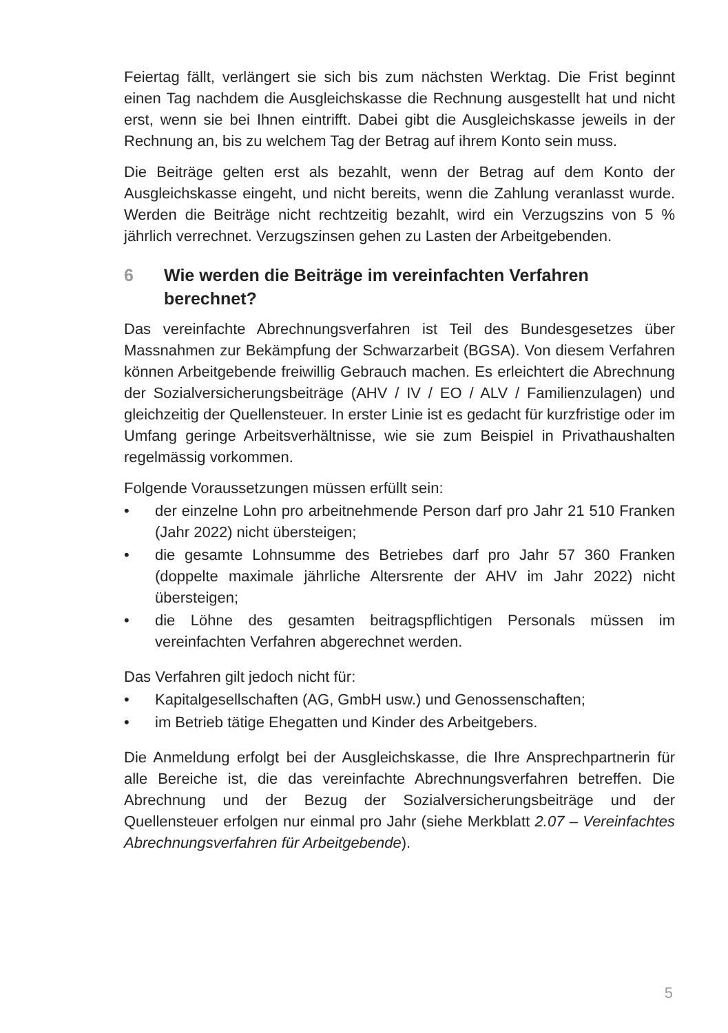Feiertag fällt, verlängert sie sich bis zum nächsten Werktag. Die Frist beginnt einen Tag nachdem die Ausgleichskasse die Rechnung ausgestellt hat und nicht erst, wenn sie bei Ihnen eintrifft. Dabei gibt die Ausgleichskasse jeweils in der Rechnung an, bis zu welchem Tag der Betrag auf ihrem Konto sein muss.
Die Beiträge gelten erst als bezahlt, wenn der Betrag auf dem Konto der Ausgleichskasse eingeht, und nicht bereits, wenn die Zahlung veranlasst wurde. Werden die Beiträge nicht rechtzeitig bezahlt, wird ein Verzugszins von 5 % jährlich verrechnet. Verzugszinsen gehen zu Lasten der Arbeitgebenden.
6 Wie werden die Beiträge im vereinfachten Verfahren berechnet?
Das vereinfachte Abrechnungsverfahren ist Teil des Bundesgesetzes über Massnahmen zur Bekämpfung der Schwarzarbeit (BGSA). Von diesem Verfahren können Arbeitgebende freiwillig Gebrauch machen. Es erleichtert die Abrechnung der Sozialversicherungsbeiträge (AHV / IV / EO / ALV / Familienzulagen) und gleichzeitig der Quellensteuer. In erster Linie ist es gedacht für kurzfristige oder im Umfang geringe Arbeitsverhältnisse, wie sie zum Beispiel in Privathaushalten regelmässig vorkommen.
Folgende Voraussetzungen müssen erfüllt sein:
• der einzelne Lohn pro arbeitnehmende Person darf pro Jahr 21 510 Franken (Jahr 2022) nicht übersteigen;
• die gesamte Lohnsumme des Betriebes darf pro Jahr 57 360 Franken (doppelte maximale jährliche Altersrente der AHV im Jahr 2022) nicht übersteigen;
• die Löhne des gesamten beitragspflichtigen Personals müssen im vereinfachten Verfahren abgerechnet werden.
Das Verfahren gilt jedoch nicht für:
• Kapitalgesellschaften (AG, GmbH usw.) und Genossenschaften;
• im Betrieb tätige Ehegatten und Kinder des Arbeitgebers.
Die Anmeldung erfolgt bei der Ausgleichskasse, die Ihre Ansprechpartnerin für alle Bereiche ist, die das vereinfachte Abrechnungsverfahren betreffen. Die Abrechnung und der Bezug der Sozialversicherungsbeiträge und der Quellensteuer erfolgen nur einmal pro Jahr (siehe Merkblatt 2.07 – Vereinfachtes Abrechnungsverfahren für Arbeitgebende).
5